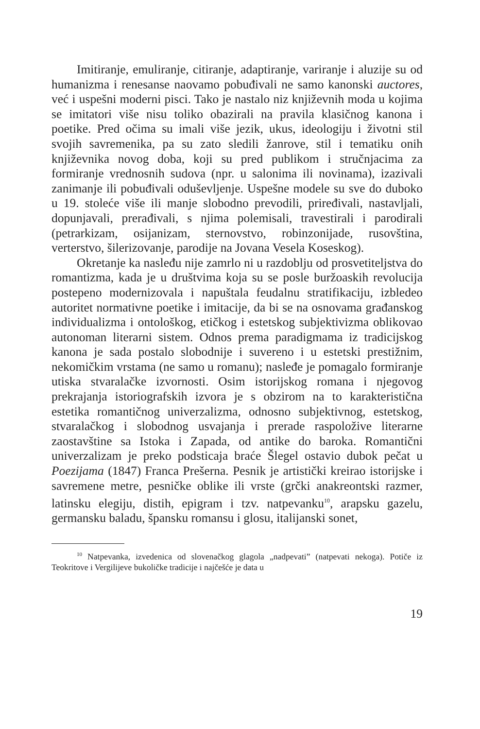Imitiranje, emuliranje, citiranje, adaptiranje, variranje i aluzije su od humanizma i renesanse naovamo pobuđivali ne samo kanonski auctores, već i uspešni moderni pisci. Tako je nastalo niz književnih moda u kojima se imitatori više nisu toliko obazirali na pravila klasičnog kanona i poetike. Pred očima su imali više jezik, ukus, ideologiju i životni stil svojih savremenika, pa su zato sledili žanrove, stil i tematiku onih književnika novog doba, koji su pred publikom i stručnjacima za formiranje vrednosnih sudova (npr. u salonima ili novinama), izazivali zanimanje ili pobuđivali oduševljenje. Uspešne modele su sve do duboko u 19. stoleće više ili manje slobodno prevodili, priređivali, nastavljali, dopunjavali, prerađivali, s njima polemisali, travestirali i parodirali (petrarkizam, osijanizam, sternovstvo, robinzonijade, rusovština, verterstvo, šilerizovanje, parodije na Jovana Vesela Koseskog).
Okretanje ka nasleđu nije zamrlo ni u razdoblju od prosvetiteljstva do romantizma, kada je u društvima koja su se posle buržoaskih revolucija postepeno modernizovala i napuštala feudalnu stratifikaciju, izbledeo autoritet normativne poetike i imitacije, da bi se na osnovama građanskog individualizma i ontološkog, etičkog i estetskog subjektivizma oblikovao autonoman literarni sistem. Odnos prema paradigmama iz tradicijskog kanona je sada postalo slobodnije i suvereno i u estetski prestižnim, nekomičkim vrstama (ne samo u romanu); nasleđe je pomagalo formiranje utiska stvaralačke izvornosti. Osim istorijskog romana i njegovog prekrajanja istoriografskih izvora je s obzirom na to karakteristična estetika romantičnog univerzalizma, odnosno subjektivnog, estetskog, stvaralačkog i slobodnog usvajanja i prerade raspoložive literarne zaostavštine sa Istoka i Zapada, od antike do baroka. Romantični univerzalizam je preko podsticaja braće Šlegel ostavio dubok pečat u Poezijama (1847) Franca Prešerna. Pesnik je artistički kreirao istorijske i savremene metre, pesničke oblike ili vrste (grčki anakreontski razmer, latinsku elegiju, distih, epigram i tzv. natpevanku<sup>10</sup>, arapsku gazelu, germansku baladu, špansku romansu i glosu, italijanski sonet,
<sup>10</sup> Natpevanka, izvedenica od slovenačkog glagola „nadpevati” (natpevati nekoga). Potiče iz Teokritove i Vergilijeve bukoličke tradicije i najčešće je data u
19